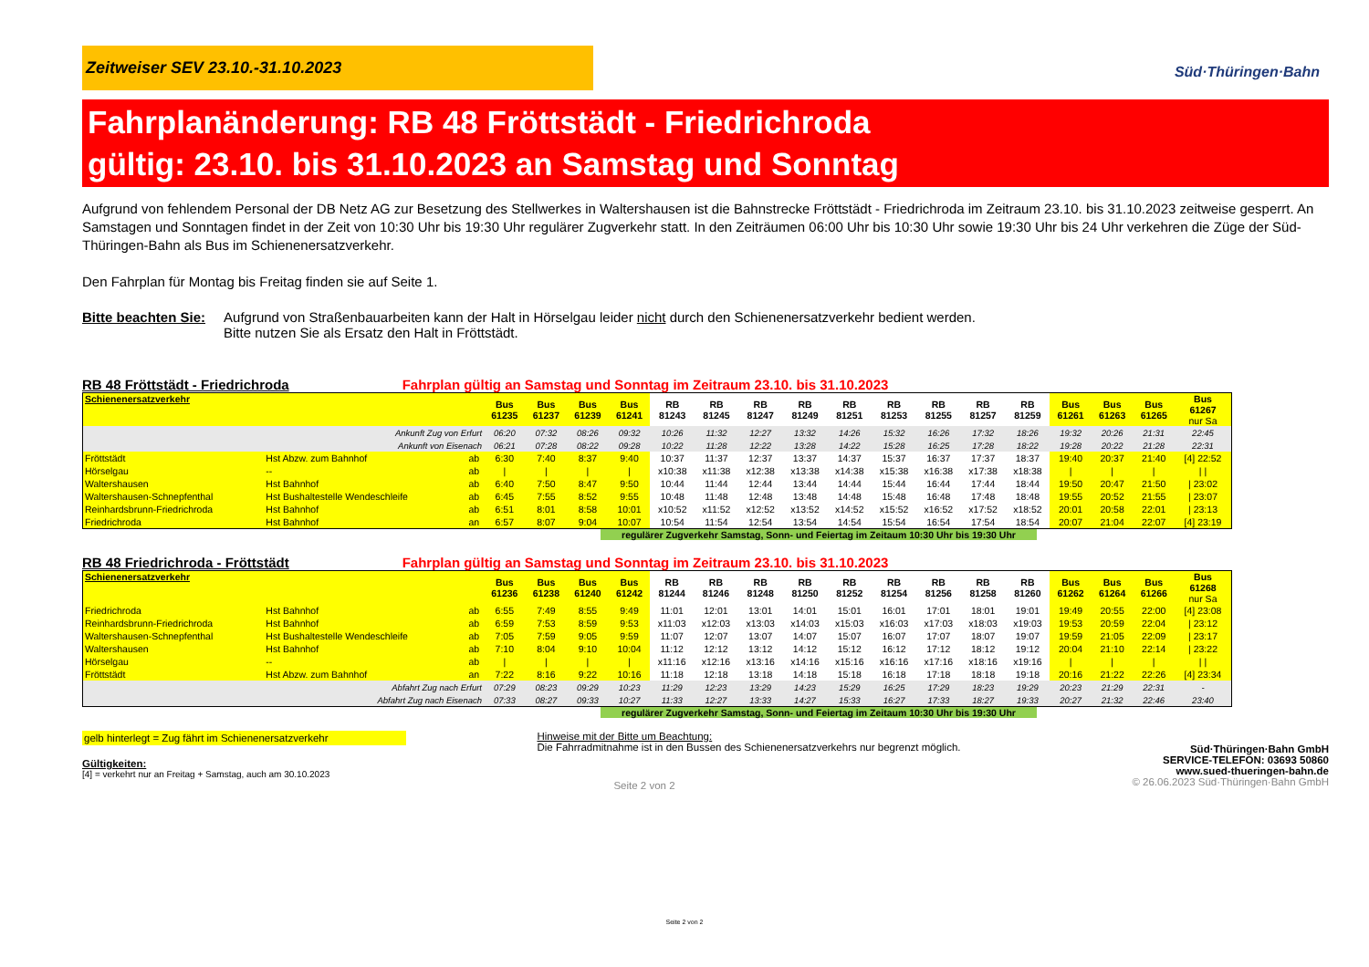Zeitweiser SEV 23.10.-31.10.2023
Süd·Thüringen·Bahn
Fahrplanänderung: RB 48 Fröttstädt - Friedrichroda
gültig: 23.10. bis 31.10.2023 an Samstag und Sonntag
Aufgrund von fehlendem Personal der DB Netz AG zur Besetzung des Stellwerkes in Waltershausen ist die Bahnstrecke Fröttstädt - Friedrichroda im Zeitraum 23.10. bis 31.10.2023 zeitweise gesperrt. An Samstagen und Sonntagen findet in der Zeit von 10:30 Uhr bis 19:30 Uhr regulärer Zugverkehr statt. In den Zeiträumen 06:00 Uhr bis 10:30 Uhr sowie 19:30 Uhr bis 24 Uhr verkehren die Züge der Süd-Thüringen-Bahn als Bus im Schienenersatzverkehr.
Den Fahrplan für Montag bis Freitag finden sie auf Seite 1.
Bitte beachten Sie: Aufgrund von Straßenbauarbeiten kann der Halt in Hörselgau leider nicht durch den Schienenersatzverkehr bedient werden.
Bitte nutzen Sie als Ersatz den Halt in Fröttstädt.
RB 48 Fröttstädt - Friedrichroda Fahrplan gültig an Samstag und Sonntag im Zeitraum 23.10. bis 31.10.2023
| Schienenersatzverkehr | | | Bus 61235 | Bus 61237 | Bus 61239 | Bus 61241 | RB 81243 | RB 81245 | RB 81247 | RB 81249 | RB 81251 | RB 81253 | RB 81255 | RB 81257 | RB 81259 | Bus 61261 | Bus 61263 | Bus 61265 | Bus 61267 nur Sa |
| --- | --- | --- | --- | --- | --- | --- | --- | --- | --- | --- | --- | --- | --- | --- | --- | --- | --- | --- | --- |
| Ankunft Zug von Erfurt | | | 06:20 | 07:32 | 08:26 | 09:32 | 10:26 | 11:32 | 12:27 | 13:32 | 14:26 | 15:32 | 16:26 | 17:32 | 18:26 | 19:32 | 20:26 | 21:31 | 22:45 |
| Ankunft von Eisenach | | | 06:21 | 07:28 | 08:22 | 09:28 | 10:22 | 11:28 | 12:22 | 13:28 | 14:22 | 15:28 | 16:25 | 17:28 | 18:22 | 19:28 | 20:22 | 21:28 | 22:31 |
| Fröttstädt | Hst Abzw. zum Bahnhof | ab | 6:30 | 7:40 | 8:37 | 9:40 | 10:37 | 11:37 | 12:37 | 13:37 | 14:37 | 15:37 | 16:37 | 17:37 | 18:37 | 19:40 | 20:37 | 21:40 | [4] 22:52 |
| Hörselgau | -- | ab | / | / | / | / | x10:38 | x11:38 | x12:38 | x13:38 | x14:38 | x15:38 | x16:38 | x17:38 | x18:38 | / | / | / | / / |
| Waltershausen | Hst Bahnhof | ab | 6:40 | 7:50 | 8:47 | 9:50 | 10:44 | 11:44 | 12:44 | 13:44 | 14:44 | 15:44 | 16:44 | 17:44 | 18:44 | 19:50 | 20:47 | 21:50 | / 23:02 |
| Waltershausen-Schnepfenthal | Hst Bushaltestelle Wendeschleife | ab | 6:45 | 7:55 | 8:52 | 9:55 | 10:48 | 11:48 | 12:48 | 13:48 | 14:48 | 15:48 | 16:48 | 17:48 | 18:48 | 19:55 | 20:52 | 21:55 | / 23:07 |
| Reinhardsbrunn-Friedrichroda | Hst Bahnhof | ab | 6:51 | 8:01 | 8:58 | 10:01 | x10:52 | x11:52 | x12:52 | x13:52 | x14:52 | x15:52 | x16:52 | x17:52 | x18:52 | 20:01 | 20:58 | 22:01 | / 23:13 |
| Friedrichroda | Hst Bahnhof | an | 6:57 | 8:07 | 9:04 | 10:07 | 10:54 | 11:54 | 12:54 | 13:54 | 14:54 | 15:54 | 16:54 | 17:54 | 18:54 | 20:07 | 21:04 | 22:07 | [4] 23:19 |
regulärer Zugverkehr Samstag, Sonn- und Feiertag im Zeitaum 10:30 Uhr bis 19:30 Uhr
RB 48 Friedrichroda - Fröttstädt Fahrplan gültig an Samstag und Sonntag im Zeitraum 23.10. bis 31.10.2023
| Schienenersatzverkehr | | | Bus 61236 | Bus 61238 | Bus 61240 | Bus 61242 | RB 81244 | RB 81246 | RB 81248 | RB 81250 | RB 81252 | RB 81254 | RB 81256 | RB 81258 | RB 81260 | Bus 61262 | Bus 61264 | Bus 61266 | Bus 61268 nur Sa |
| --- | --- | --- | --- | --- | --- | --- | --- | --- | --- | --- | --- | --- | --- | --- | --- | --- | --- | --- | --- |
| Friedrichroda | Hst Bahnhof | ab | 6:55 | 7:49 | 8:55 | 9:49 | 11:01 | 12:01 | 13:01 | 14:01 | 15:01 | 16:01 | 17:01 | 18:01 | 19:01 | 19:49 | 20:55 | 22:00 | [4] 23:08 |
| Reinhardsbrunn-Friedrichroda | Hst Bahnhof | ab | 6:59 | 7:53 | 8:59 | 9:53 | x11:03 | x12:03 | x13:03 | x14:03 | x15:03 | x16:03 | x17:03 | x18:03 | x19:03 | 19:53 | 20:59 | 22:04 | / 23:12 |
| Waltershausen-Schnepfenthal | Hst Bushaltestelle Wendeschleife | ab | 7:05 | 7:59 | 9:05 | 9:59 | 11:07 | 12:07 | 13:07 | 14:07 | 15:07 | 16:07 | 17:07 | 18:07 | 19:07 | 19:59 | 21:05 | 22:09 | / 23:17 |
| Waltershausen | Hst Bahnhof | ab | 7:10 | 8:04 | 9:10 | 10:04 | 11:12 | 12:12 | 13:12 | 14:12 | 15:12 | 16:12 | 17:12 | 18:12 | 19:12 | 20:04 | 21:10 | 22:14 | / 23:22 |
| Hörselgau | -- | ab | / | / | / | / | x11:16 | x12:16 | x13:16 | x14:16 | x15:16 | x16:16 | x17:16 | x18:16 | x19:16 | / | / | / | / / |
| Fröttstädt | Hst Abzw. zum Bahnhof | an | 7:22 | 8:16 | 9:22 | 10:16 | 11:18 | 12:18 | 13:18 | 14:18 | 15:18 | 16:18 | 17:18 | 18:18 | 19:18 | 20:16 | 21:22 | 22:26 | [4] 23:34 |
| Abfahrt Zug nach Erfurt | | | 07:29 | 08:23 | 09:29 | 10:23 | 11:29 | 12:23 | 13:29 | 14:23 | 15:29 | 16:25 | 17:29 | 18:23 | 19:29 | 20:23 | 21:29 | 22:31 | - |
| Abfahrt Zug nach Eisenach | | | 07:33 | 08:27 | 09:33 | 10:27 | 11:33 | 12:27 | 13:33 | 14:27 | 15:33 | 16:27 | 17:33 | 18:27 | 19:33 | 20:27 | 21:32 | 22:46 | 23:40 |
regulärer Zugverkehr Samstag, Sonn- und Feiertag im Zeitaum 10:30 Uhr bis 19:30 Uhr
gelb hinterlegt = Zug fährt im Schienenersatzverkehr
Gültigkeiten:
[4] = verkehrt nur an Freitag + Samstag, auch am 30.10.2023
Hinweise mit der Bitte um Beachtung:
Die Fahrradmitnahme ist in den Bussen des Schienenersatzverkehrs nur begrenzt möglich.
Seite 2 von 2
Süd·Thüringen·Bahn GmbH
SERVICE-TELEFON: 03693 50860
www.sued-thueringen-bahn.de
© 26.06.2023 Süd·Thüringen·Bahn GmbH
Seite 2 von 2